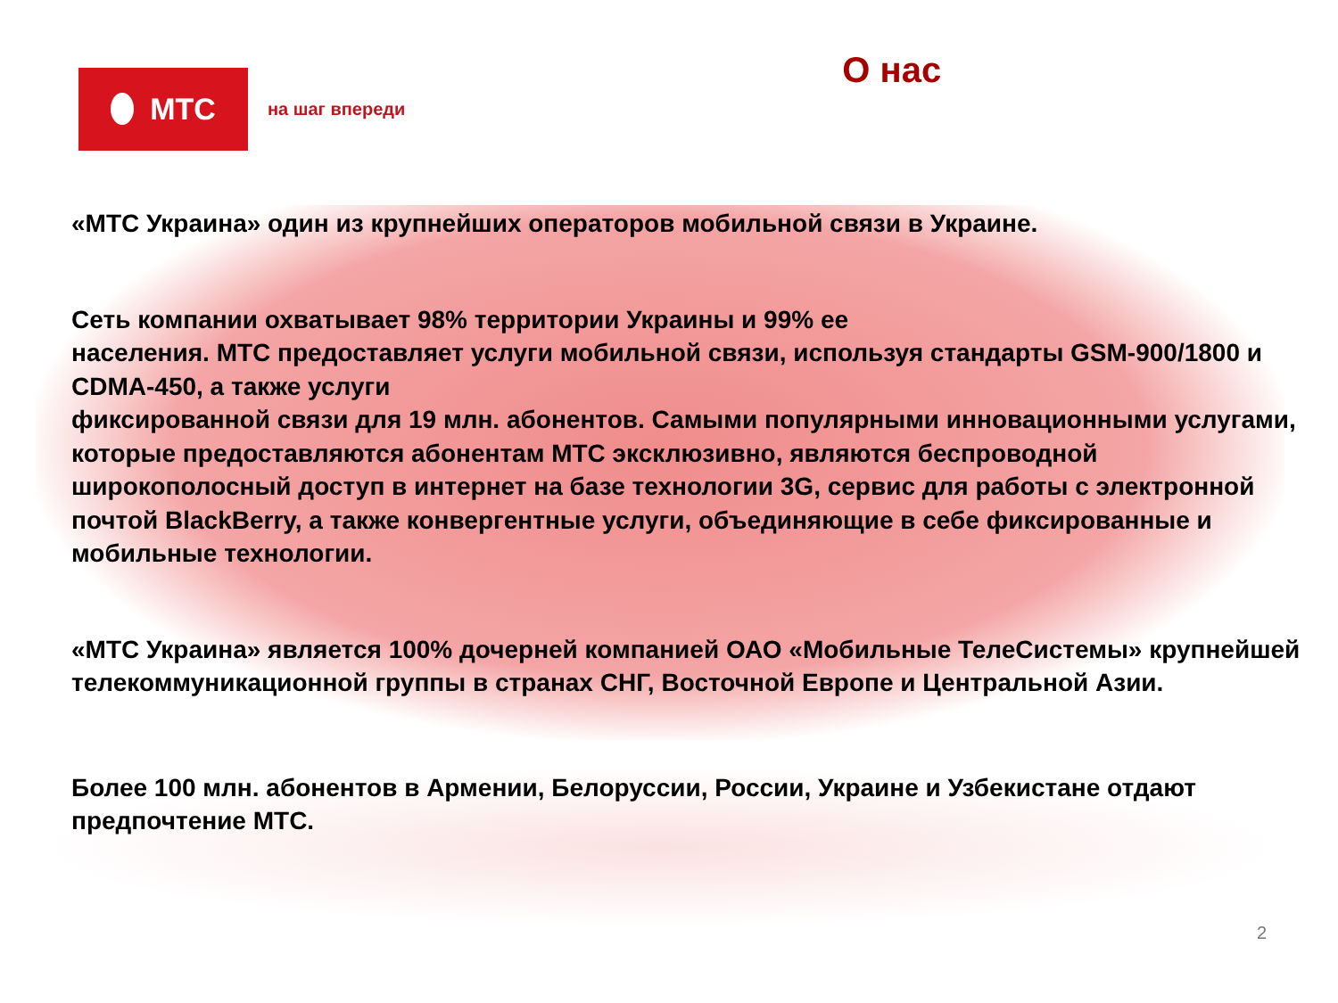МТС
на шаг впереди
О нас
«МТС Украина» один из крупнейших операторов мобильной связи в Украине.
Сеть компании охватывает 98% территории Украины и 99% ее
населения. МТС предоставляет услуги мобильной связи, используя стандарты GSM-900/1800 и CDMA-450, а также услуги
фиксированной связи для 19 млн. абонентов. Самыми популярными инновационными услугами, которые предоставляются абонентам МТС эксклюзивно, являются беспроводной широкополосный доступ в интернет на базе технологии 3G, сервис для работы с электронной почтой BlackBerry, а также конвергентные услуги, объединяющие в себе фиксированные и мобильные технологии.
«МТС Украина» является 100% дочерней компанией ОАО «Мобильные ТелеСистемы» крупнейшей телекоммуникационной группы в странах СНГ, Восточной Европе и Центральной Азии.
Более 100 млн. абонентов в Армении, Белоруссии, России, Украине и Узбекистане отдают предпочтение МТС.
2